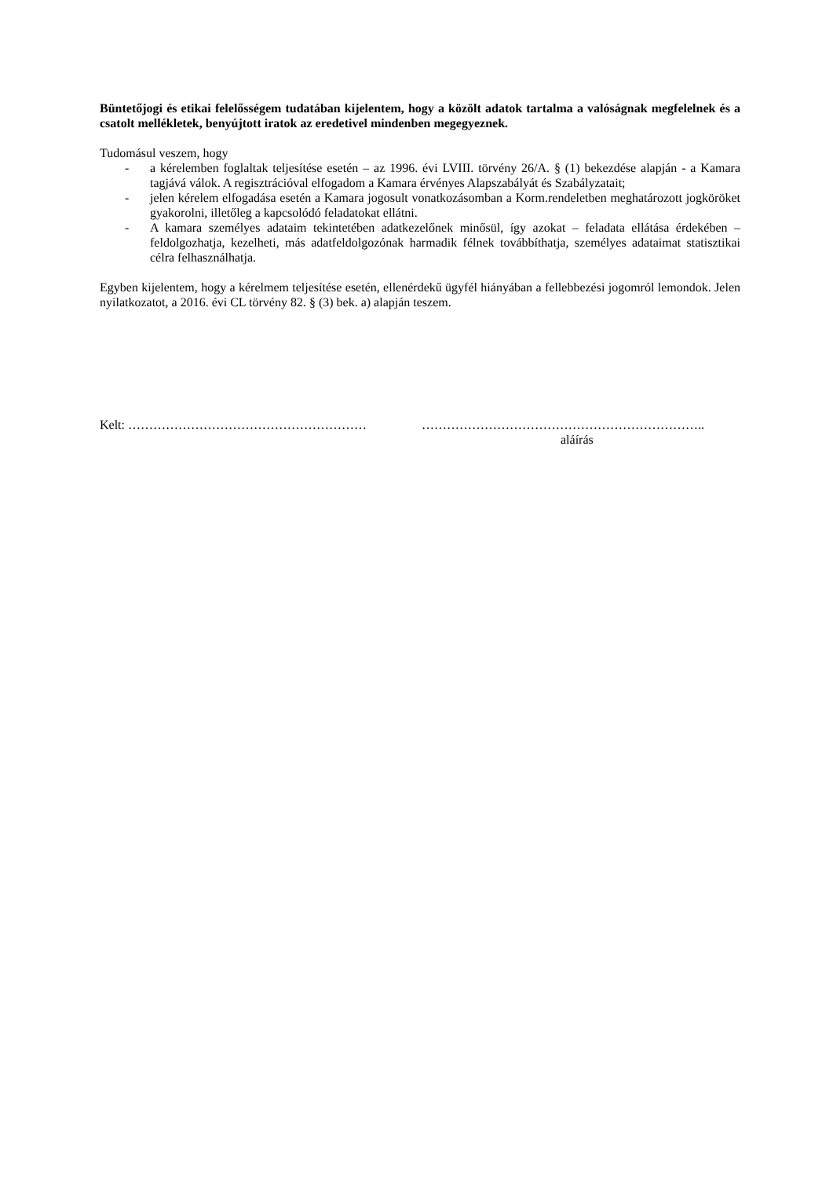Büntetőjogi és etikai felelősségem tudatában kijelentem, hogy a közölt adatok tartalma a valóságnak megfelelnek és a csatolt mellékletek, benyújtott iratok az eredetivel mindenben megegyeznek.
Tudomásul veszem, hogy
- a kérelemben foglaltak teljesítése esetén – az 1996. évi LVIII. törvény 26/A. § (1) bekezdése alapján - a Kamara tagjává válok. A regisztrációval elfogadom a Kamara érvényes Alapszabályát és Szabályzatait;
- jelen kérelem elfogadása esetén a Kamara jogosult vonatkozásomban a Korm.rendeletben meghatározott jogköröket gyakorolni, illetőleg a kapcsolódó feladatokat ellátni.
- A kamara személyes adataim tekintetében adatkezelőnek minősül, így azokat – feladata ellátása érdekében – feldolgozhatja, kezelheti, más adatfeldolgozónak harmadik félnek továbbíthatja, személyes adataimat statisztikai célra felhasználhatja.
Egyben kijelentem, hogy a kérelmem teljesítése esetén, ellenérdekű ügyfél hiányában a fellebbezési jogomról lemondok. Jelen nyilatkozatot, a 2016. évi CL törvény 82. § (3) bek. a) alapján teszem.
Kelt: ………………………………………………… …………………………………………………………..
aláírás